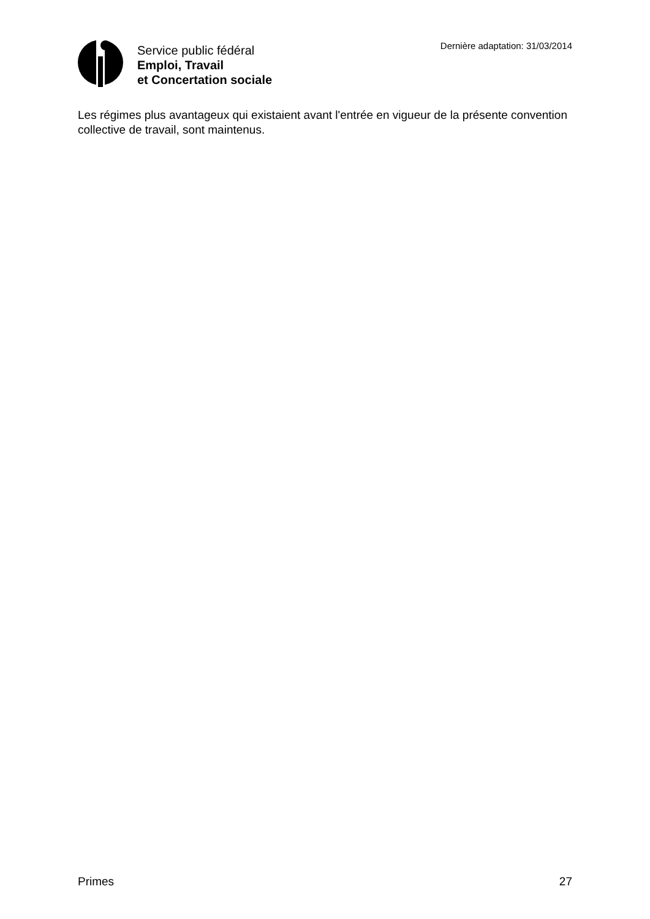Service public fédéral
Emploi, Travail
et Concertation sociale
Dernière adaptation: 31/03/2014
Les régimes plus avantageux qui existaient avant l'entrée en vigueur de la présente convention collective de travail, sont maintenus.
Primes 27